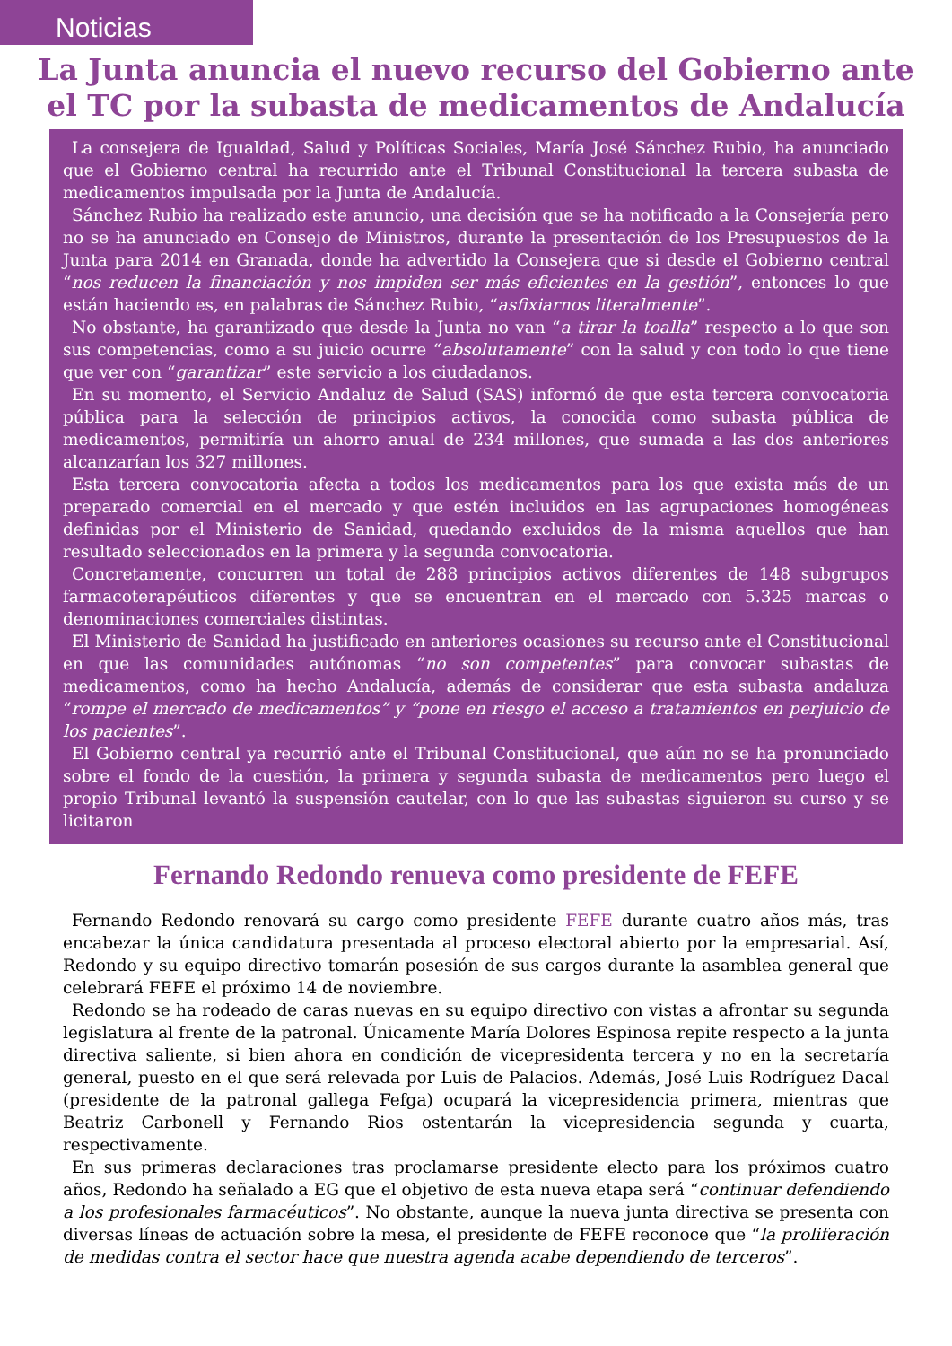Noticias
La Junta anuncia el nuevo recurso del Gobierno ante el TC por la subasta de medicamentos de Andalucía
La consejera de Igualdad, Salud y Políticas Sociales, María José Sánchez Rubio, ha anunciado que el Gobierno central ha recurrido ante el Tribunal Constitucional la tercera subasta de medicamentos impulsada por la Junta de Andalucía.
Sánchez Rubio ha realizado este anuncio, una decisión que se ha notificado a la Consejería pero no se ha anunciado en Consejo de Ministros, durante la presentación de los Presupuestos de la Junta para 2014 en Granada, donde ha advertido la Consejera que si desde el Gobierno central “nos reducen la financiación y nos impiden ser más eficientes en la gestión”, entonces lo que están haciendo es, en palabras de Sánchez Rubio, “asfixiarnos literalmente”.
No obstante, ha garantizado que desde la Junta no van “a tirar la toalla” respecto a lo que son sus competencias, como a su juicio ocurre “absolutamente” con la salud y con todo lo que tiene que ver con “garantizar” este servicio a los ciudadanos.
En su momento, el Servicio Andaluz de Salud (SAS) informó de que esta tercera convocatoria pública para la selección de principios activos, la conocida como subasta pública de medicamentos, permitiría un ahorro anual de 234 millones, que sumada a las dos anteriores alcanzarían los 327 millones.
Esta tercera convocatoria afecta a todos los medicamentos para los que exista más de un preparado comercial en el mercado y que estén incluidos en las agrupaciones homogéneas definidas por el Ministerio de Sanidad, quedando excluidos de la misma aquellos que han resultado seleccionados en la primera y la segunda convocatoria.
Concretamente, concurren un total de 288 principios activos diferentes de 148 subgrupos farmacoterapéuticos diferentes y que se encuentran en el mercado con 5.325 marcas o denominaciones comerciales distintas.
El Ministerio de Sanidad ha justificado en anteriores ocasiones su recurso ante el Constitucional en que las comunidades autónomas “no son competentes” para convocar subastas de medicamentos, como ha hecho Andalucía, además de considerar que esta subasta andaluza “rompe el mercado de medicamentos” y “pone en riesgo el acceso a tratamientos en perjuicio de los pacientes”.
El Gobierno central ya recurrió ante el Tribunal Constitucional, que aún no se ha pronunciado sobre el fondo de la cuestión, la primera y segunda subasta de medicamentos pero luego el propio Tribunal levantó la suspensión cautelar, con lo que las subastas siguieron su curso y se licitaron
Fernando Redondo renueva como presidente de FEFE
Fernando Redondo renovará su cargo como presidente FEFE durante cuatro años más, tras encabezar la única candidatura presentada al proceso electoral abierto por la empresarial. Así, Redondo y su equipo directivo tomarán posesión de sus cargos durante la asamblea general que celebrará FEFE el próximo 14 de noviembre.
Redondo se ha rodeado de caras nuevas en su equipo directivo con vistas a afrontar su segunda legislatura al frente de la patronal. Únicamente María Dolores Espinosa repite respecto a la junta directiva saliente, si bien ahora en condición de vicepresidenta tercera y no en la secretaría general, puesto en el que será relevada por Luis de Palacios. Además, José Luis Rodríguez Dacal (presidente de la patronal gallega Fefga) ocupará la vicepresidencia primera, mientras que Beatriz Carbonell y Fernando Rios ostentarán la vicepresidencia segunda y cuarta, respectivamente.
En sus primeras declaraciones tras proclamarse presidente electo para los próximos cuatro años, Redondo ha señalado a EG que el objetivo de esta nueva etapa será “continuar defendiendo a los profesionales farmacéuticos”. No obstante, aunque la nueva junta directiva se presenta con diversas líneas de actuación sobre la mesa, el presidente de FEFE reconoce que “la proliferación de medidas contra el sector hace que nuestra agenda acabe dependiendo de terceros”.